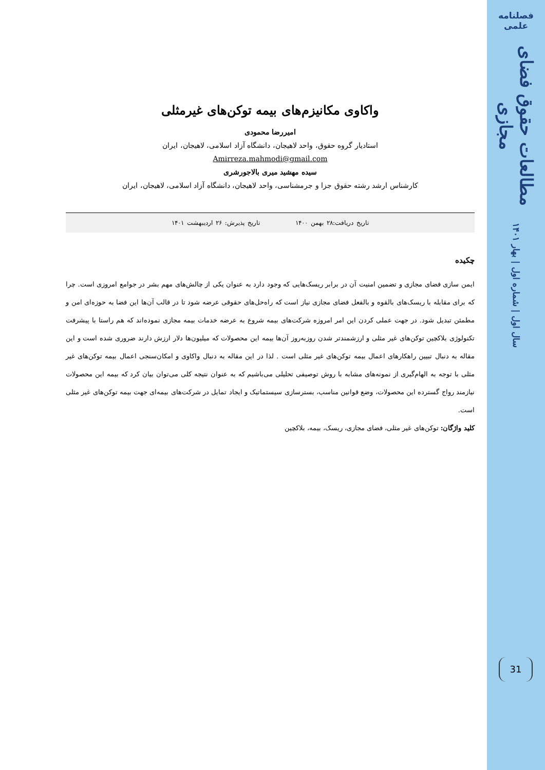فصلنامه علمی
مطالعات حقوق فضای مجازی
سال اول | شماره اول | بهار ۱۴۰۱
31
واکاوی مکانیزم‌های بیمه توکن‌های غیرمثلی
امیررضا محمودی
استادیار گروه حقوق، واحد لاهیجان، دانشگاه آزاد اسلامی، لاهیجان، ایران
Amirreza.mahmodi@gmail.com
سیده مهشید میری بالاجورشری
کارشناس ارشد رشته حقوق جزا و جرمشناسی، واحد لاهیجان، دانشگاه آزاد اسلامی، لاهیجان، ایران
تاریخ دریافت:۲۸ بهمن ۱۴۰۰ تاریخ پذیرش: ۲۶ اردیبهشت ۱۴۰۱
چکیده
ایمن سازی فضای مجازی و تضمین امنیت آن در برابر ریسک‌هایی که وجود دارد به عنوان یکی از چالش‌های مهم بشر در جوامع امروزی است. چرا که برای مقابله با ریسک‌های بالقوه و بالفعل فضای مجازی نیاز است که راه‌حل‌های حقوقی عرضه شود تا در قالب آن‌ها این فضا به حوزه‌ای امن و مطمئن تبدیل شود. در جهت عملی کردن این امر امروزه شرکت‌های بیمه شروع به عرضه خدمات بیمه مجازی نموده‌اند که هم راستا با پیشرفت تکنولوژی بلاکچین توکن‌های غیر مثلی و ارزشمندتر شدن روزبه‌روز آن‌ها بیمه این محصولات که میلیون‌ها دلار ارزش دارند ضروری شده است و این مقاله به دنبال تبیین راهکارهای اعمال بیمه توکن‌های غیر مثلی است . لذا در این مقاله به دنبال واکاوی و امکان‌سنجی اعمال بیمه توکن‌های غیر مثلی با توجه به الهام‌گیری از نمونه‌های مشابه با روش توصیفی تحلیلی می‌باشیم که به عنوان نتیجه کلی می‌توان بیان کرد که بیمه این محصولات نیازمند رواج گسترده این محصولات، وضع قوانین مناسب، بسترسازی سیستماتیک و ایجاد تمایل در شرکت‌های بیمه‌ای جهت بیمه توکن‌های غیر مثلی است.
کلید واژگان: توکن‌های غیر مثلی، فضای مجازی، ریسک، بیمه، بلاکچین